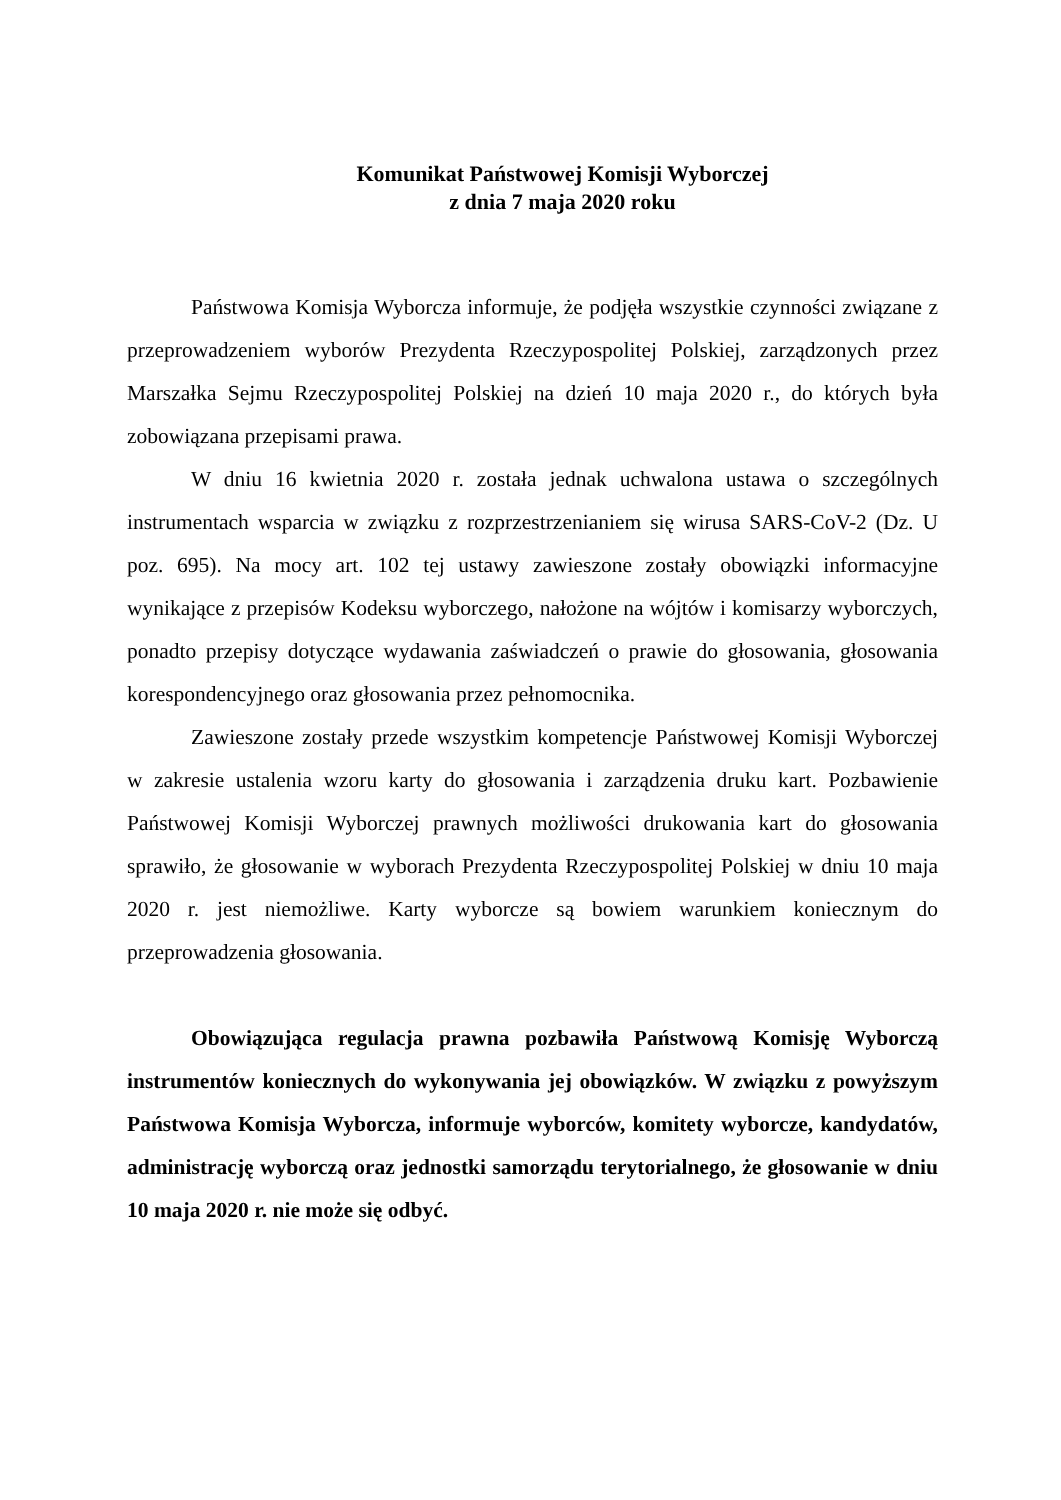Komunikat Państwowej Komisji Wyborczej
z dnia 7 maja 2020 roku
Państwowa Komisja Wyborcza informuje, że podjęła wszystkie czynności związane z przeprowadzeniem wyborów Prezydenta Rzeczypospolitej Polskiej, zarządzonych przez Marszałka Sejmu Rzeczypospolitej Polskiej na dzień 10 maja 2020 r., do których była zobowiązana przepisami prawa.
W dniu 16 kwietnia 2020 r. została jednak uchwalona ustawa o szczególnych instrumentach wsparcia w związku z rozprzestrzenianiem się wirusa SARS-CoV-2 (Dz. U poz. 695). Na mocy art. 102 tej ustawy zawieszone zostały obowiązki informacyjne wynikające z przepisów Kodeksu wyborczego, nałożone na wójtów i komisarzy wyborczych, ponadto przepisy dotyczące wydawania zaświadczeń o prawie do głosowania, głosowania korespondencyjnego oraz głosowania przez pełnomocnika.
Zawieszone zostały przede wszystkim kompetencje Państwowej Komisji Wyborczej w zakresie ustalenia wzoru karty do głosowania i zarządzenia druku kart. Pozbawienie Państwowej Komisji Wyborczej prawnych możliwości drukowania kart do głosowania sprawiło, że głosowanie w wyborach Prezydenta Rzeczypospolitej Polskiej w dniu 10 maja 2020 r. jest niemożliwe. Karty wyborcze są bowiem warunkiem koniecznym do przeprowadzenia głosowania.
Obowiązująca regulacja prawna pozbawiła Państwową Komisję Wyborczą instrumentów koniecznych do wykonywania jej obowiązków. W związku z powyższym Państwowa Komisja Wyborcza, informuje wyborców, komitety wyborcze, kandydatów, administrację wyborczą oraz jednostki samorządu terytorialnego, że głosowanie w dniu 10 maja 2020 r. nie może się odbyć.